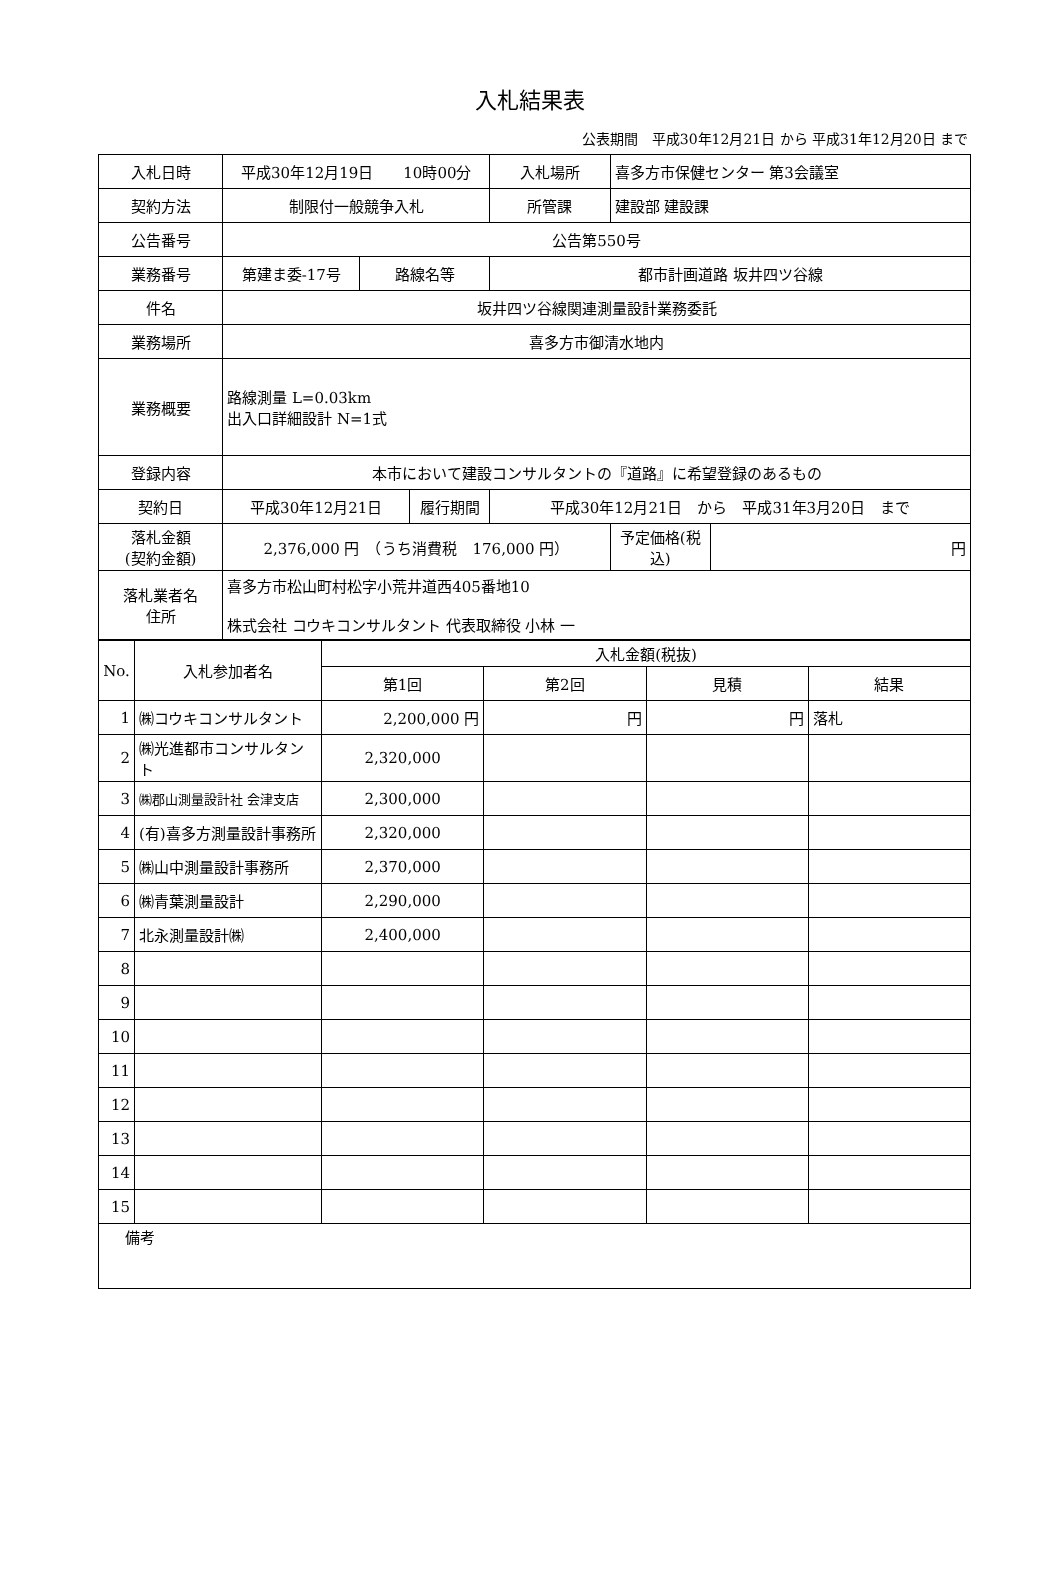入札結果表
公表期間　平成30年12月21日 から 平成31年12月20日 まで
| 入札日時 | 平成30年12月19日 10時00分 | | | 入札場所 | 喜多方市保健センター 第3会議室 | |
| 契約方法 | 制限付一般競争入札 | | | 所管課 | 建設部 建設課 | |
| 公告番号 | 公告第550号 | | | | | |
| 業務番号 | 第建ま委-17号 | 路線名等 | | 都市計画道路 坂井四ツ谷線 | | |
| 件名 | 坂井四ツ谷線関連測量設計業務委託 | | | | | |
| 業務場所 | 喜多方市御清水地内 | | | | | |
| 業務概要 | 路線測量 L=0.03km 出入口詳細設計 N=1式 | | | | | |
| 登録内容 | 本市において建設コンサルタントの『道路』に希望登録のあるもの | | | | | |
| 契約日 | 平成30年12月21日 | | 履行期間 | 平成30年12月21日 から 平成31年3月20日 まで | | |
| 落札金額 (契約金額) | 2,376,000 円 （うち消費税 176,000 円） | | | | 予定価格(税込) | 円 |
| 落札業者名 住所 | 喜多方市松山町村松字小荒井道西405番地10 株式会社 コウキコンサルタント 代表取締役 小林 一 | | | | | |
| No. | 入札参加者名 | 入札金額(税抜) | | | |
| --- | --- | --- | --- | --- | --- |
| | | 第1回 | 第2回 | 見積 | 結果 |
| 1 | ㈱コウキコンサルタント | 2,200,000 円 | 円 | 円 | 落札 |
| 2 | ㈱光進都市コンサルタント | 2,320,000 | | | |
| 3 | ㈱郡山測量設計社 会津支店 | 2,300,000 | | | |
| 4 | (有)喜多方測量設計事務所 | 2,320,000 | | | |
| 5 | ㈱山中測量設計事務所 | 2,370,000 | | | |
| 6 | ㈱青葉測量設計 | 2,290,000 | | | |
| 7 | 北永測量設計㈱ | 2,400,000 | | | |
| 8 | | | | | |
| 9 | | | | | |
| 10 | | | | | |
| 11 | | | | | |
| 12 | | | | | |
| 13 | | | | | |
| 14 | | | | | |
| 15 | | | | | |
| 備考 | | | | | |